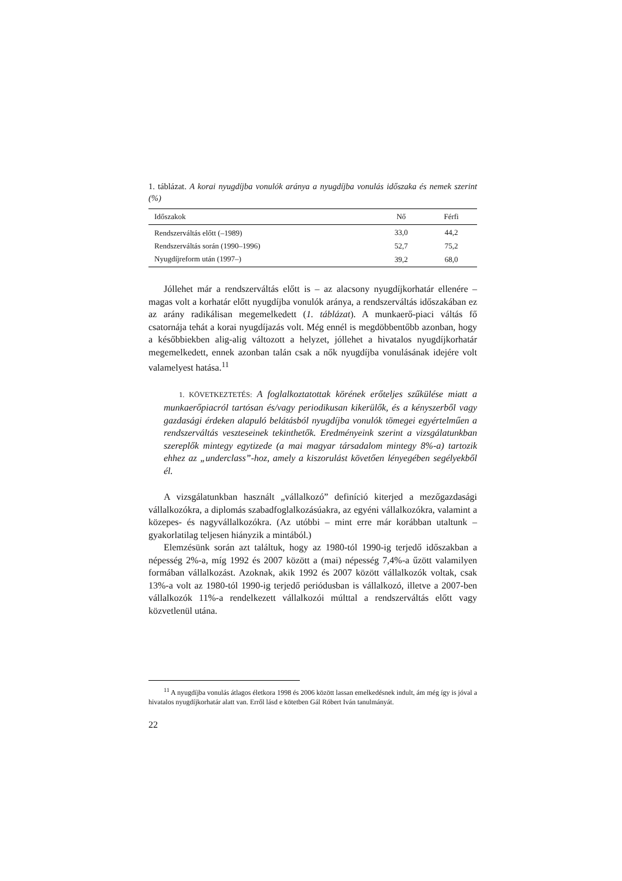1. táblázat. A korai nyugdíjba vonulók aránya a nyugdíjba vonulás időszaka és nemek szerint (%)
| Időszakok | Nő | Férfi |
| --- | --- | --- |
| Rendszerváltás előtt (–1989) | 33,0 | 44,2 |
| Rendszerváltás során (1990–1996) | 52,7 | 75,2 |
| Nyugdíjreform után (1997–) | 39,2 | 68,0 |
Jóllehet már a rendszerváltás előtt is – az alacsony nyugdíjkorhatár ellenére – magas volt a korhatár előtt nyugdíjba vonulók aránya, a rendszerváltás időszakában ez az arány radikálisan megemelkedett (1. táblázat). A munkaerő-piaci váltás fő csatornája tehát a korai nyugdíjazás volt. Még ennél is megdöbbentőbb azonban, hogy a későbbiekben alig-alig változott a helyzet, jóllehet a hivatalos nyugdíjkorhatár megemelkedett, ennek azonban talán csak a nők nyugdíjba vonulásának idejére volt valamelyest hatása.<sup>11</sup>
1. KÖVETKEZTETÉS: A foglalkoztatottak körének erőteljes szűkülése miatt a munkaerőpiacról tartósan és/vagy periodikusan kikerülők, és a kényszerből vagy gazdasági érdeken alapuló belátásból nyugdíjba vonulók tömegei egyértelműen a rendszerváltás veszteseinek tekinthetők. Eredményeink szerint a vizsgálatunkban szereplők mintegy egytizede (a mai magyar társadalom mintegy 8%-a) tartozik ehhez az „underclass”-hoz, amely a kiszorulást követően lényegében segélyekből él.
A vizsgálatunkban használt „vállalkozó” definíció kiterjed a mezőgazdasági vállalkozókra, a diplomás szabadfoglalkozásúakra, az egyéni vállalkozókra, valamint a közepes- és nagyvállalkozókra. (Az utóbbi – mint erre már korábban utaltunk – gyakorlatilag teljesen hiányzik a mintából.)
Elemzésünk során azt találtuk, hogy az 1980-tól 1990-ig terjedő időszakban a népesség 2%-a, míg 1992 és 2007 között a (mai) népesség 7,4%-a űzött valamilyen formában vállalkozást. Azoknak, akik 1992 és 2007 között vállalkozók voltak, csak 13%-a volt az 1980-tól 1990-ig terjedő periódusban is vállalkozó, illetve a 2007-ben vállalkozók 11%-a rendelkezett vállalkozói múlttal a rendszerváltás előtt vagy közvetlenül utána.
<sup>11</sup> A nyugdíjba vonulás átlagos életkora 1998 és 2006 között lassan emelkedésnek indult, ám még így is jóval a hivatalos nyugdíjkorhatár alatt van. Erről lásd e kötetben Gál Róbert Iván tanulmányát.
22